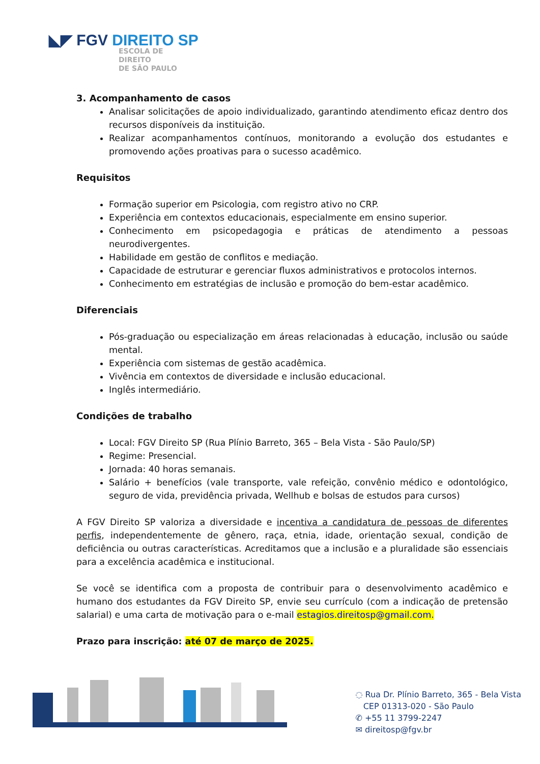◣◤ FGV DIREITO SP
ESCOLA DE
DIREITO
DE SÃO PAULO
3. Acompanhamento de casos
Analisar solicitações de apoio individualizado, garantindo atendimento eficaz dentro dos recursos disponíveis da instituição.
Realizar acompanhamentos contínuos, monitorando a evolução dos estudantes e promovendo ações proativas para o sucesso acadêmico.
Requisitos
Formação superior em Psicologia, com registro ativo no CRP.
Experiência em contextos educacionais, especialmente em ensino superior.
Conhecimento em psicopedagogia e práticas de atendimento a pessoas neurodivergentes.
Habilidade em gestão de conflitos e mediação.
Capacidade de estruturar e gerenciar fluxos administrativos e protocolos internos.
Conhecimento em estratégias de inclusão e promoção do bem-estar acadêmico.
Diferenciais
Pós-graduação ou especialização em áreas relacionadas à educação, inclusão ou saúde mental.
Experiência com sistemas de gestão acadêmica.
Vivência em contextos de diversidade e inclusão educacional.
Inglês intermediário.
Condições de trabalho
Local: FGV Direito SP (Rua Plínio Barreto, 365 – Bela Vista - São Paulo/SP)
Regime: Presencial.
Jornada: 40 horas semanais.
Salário + benefícios (vale transporte, vale refeição, convênio médico e odontológico, seguro de vida, previdência privada, Wellhub e bolsas de estudos para cursos)
A FGV Direito SP valoriza a diversidade e incentiva a candidatura de pessoas de diferentes perfis, independentemente de gênero, raça, etnia, idade, orientação sexual, condição de deficiência ou outras características. Acreditamos que a inclusão e a pluralidade são essenciais para a excelência acadêmica e institucional.
Se você se identifica com a proposta de contribuir para o desenvolvimento acadêmico e humano dos estudantes da FGV Direito SP, envie seu currículo (com a indicação de pretensão salarial) e uma carta de motivação para o e-mail estagios.direitosp@gmail.com.
Prazo para inscrição: até 07 de março de 2025.
◌ Rua Dr. Plínio Barreto, 365 - Bela Vista
CEP 01313-020 - São Paulo
✆ +55 11 3799-2247
✉ direitosp@fgv.br